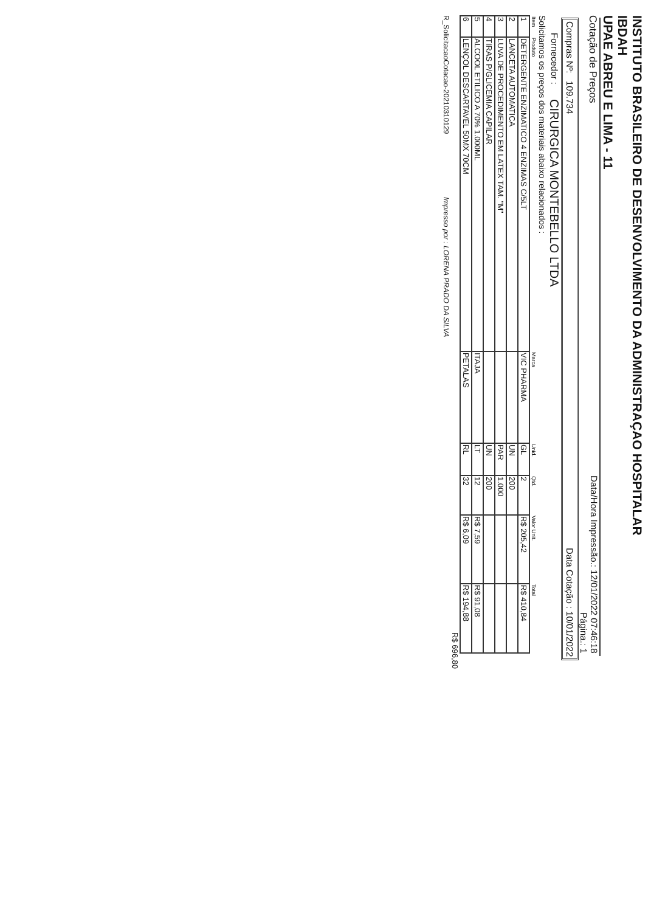INSTITUTO BRASILEIRO DE DESENVOLVIMENTO DA ADMINISTRAÇAO HOSPITALAR
IBDAH
UPAE ABREU E LIMA - 11
Cotação de Preços Data/Hora Impressão.: 12/01/2022 07:46:18
Página.: 1
Compras Nº: 109.734 Data Cotação : 10/01/2022
Fornecedor : CIRURGICA MONTEBELLO LTDA
Solicitamos os preços dos materiais abaixo relacionados :
| Item | Produto | Marca | Unid. | Qtd. | Valor Unit. | Total |
| --- | --- | --- | --- | --- | --- | --- |
| 1 | DETERGENTE ENZIMATICO 4 ENZIMAS C/5LT | VIC PHARMA | GL | 2 | R$ 205,42 | R$ 410,84 |
| 2 | LANCETA AUTOMATICA | | UN | 200 | | |
| 3 | LUVA DE PROCEDIMENTO EM LATEX TAM. "M" | | PAR | 1.000 | | |
| 4 | TIRAS P/GLICEMIA CAPILAR | | UN | 200 | | |
| 5 | ALCOOL ETILICO A 70% 1.000ML | ITAJA | LT | 12 | R$ 7,59 | R$ 91,08 |
| 6 | LENÇOL DESCARTAVEL 50MX 70CM | PETALAS | RL | 32 | R$ 6,09 | R$ 194,88 |
R$ 696,80
R_SolicitacaoCotacao-20210310129 Impresso por : LORENA PRADO DA SILVA